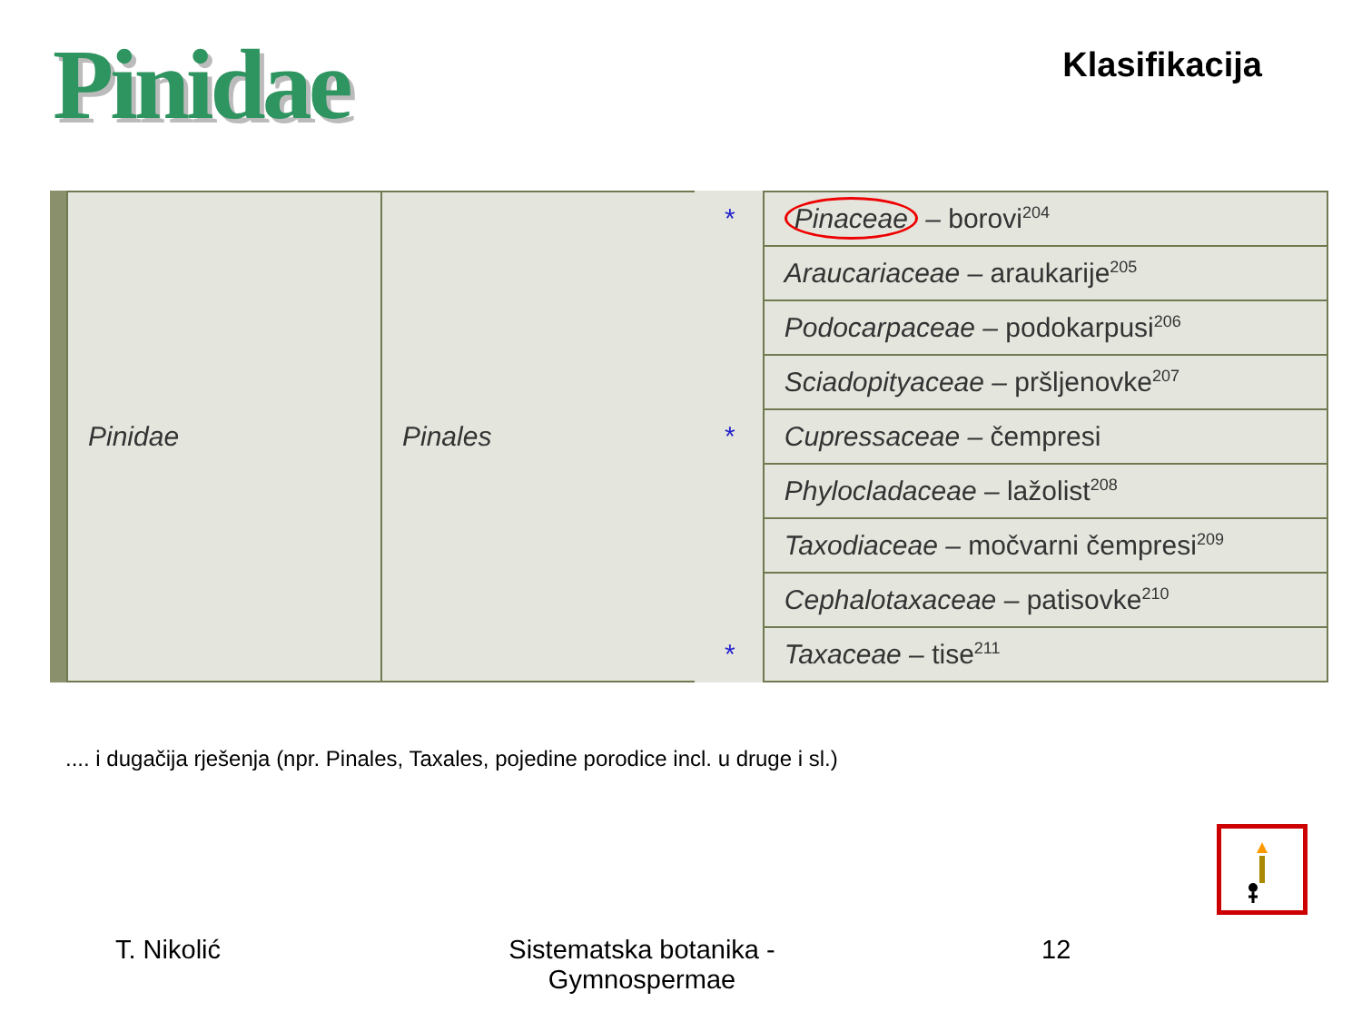Pinidae
Klasifikacija
| Pinidae | Pinales | * | Pinaceae – borovi<sup>204</sup> |
| | | | Araucariaceae – araukarije<sup>205</sup> |
| | | | Podocarpaceae – podokarpusi<sup>206</sup> |
| | | | Sciadopityaceae – pršljenovke<sup>207</sup> |
| | | * | Cupressaceae – čempresi |
| | | | Phylocladaceae – lažolist<sup>208</sup> |
| | | | Taxodiaceae – močvarni čempresi<sup>209</sup> |
| | | | Cephalotaxaceae – patisovke<sup>210</sup> |
| | | * | Taxaceae – tise<sup>211</sup> |
.... i dugačija rješenja (npr. Pinales, Taxales, pojedine porodice incl. u druge i sl.)
T. Nikolić Sistematska botanika -
Gymnospermae
12